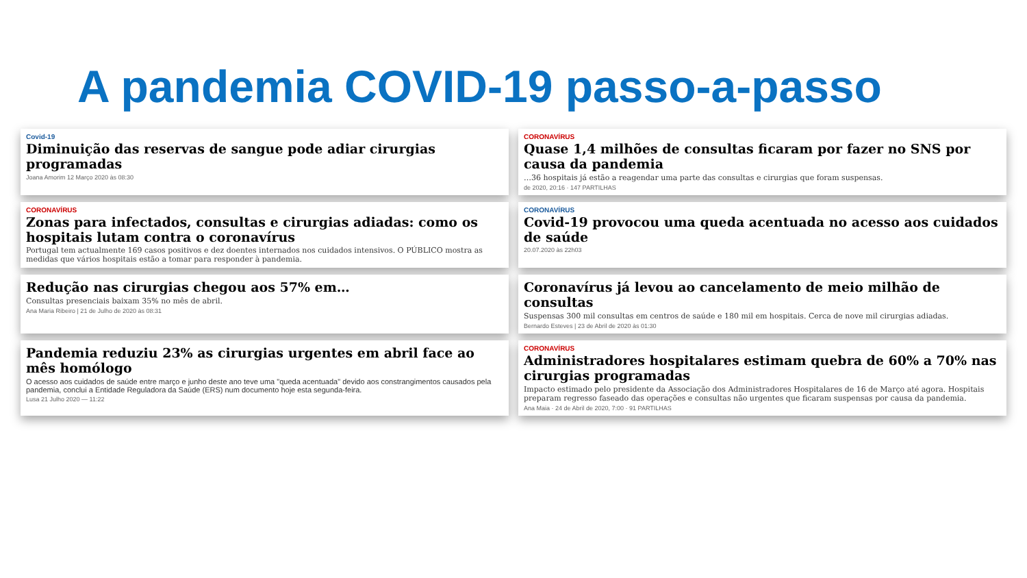A pandemia COVID-19 passo-a-passo
Covid-19
Diminuição das reservas de sangue pode adiar cirurgias programadas
Joana Amorim 12 Março 2020 às 08:30
CORONAVÍRUS
Quase 1,4 milhões de consultas ficaram por fazer no SNS por causa da pandemia
…36 hospitais já estão a reagendar uma parte das consultas e cirurgias que foram suspensas.
de 2020, 20:16 · 147 PARTILHAS
CORONAVÍRUS
Zonas para infectados, consultas e cirurgias adiadas: como os hospitais lutam contra o coronavírus
Portugal tem actualmente 169 casos positivos e dez doentes internados nos cuidados intensivos. O PÚBLICO mostra as medidas que vários hospitais estão a tomar para responder à pandemia.
CORONAVÍRUS
Covid-19 provocou uma queda acentuada no acesso aos cuidados de saúde
20.07.2020 às 22h03
Redução nas cirurgias chegou aos 57% em…
Consultas presenciais baixam 35% no mês de abril.
Ana Maria Ribeiro | 21 de Julho de 2020 às 08:31
Coronavírus já levou ao cancelamento de meio milhão de consultas
Suspensas 300 mil consultas em centros de saúde e 180 mil em hospitais. Cerca de nove mil cirurgias adiadas.
Bernardo Esteves | 23 de Abril de 2020 às 01:30
Pandemia reduziu 23% as cirurgias urgentes em abril face ao mês homólogo
O acesso aos cuidados de saúde entre março e junho deste ano teve uma "queda acentuada" devido aos constrangimentos causados pela pandemia, conclui a Entidade Reguladora da Saúde (ERS) num documento hoje esta segunda-feira.
Lusa 21 Julho 2020 — 11:22
CORONAVÍRUS
Administradores hospitalares estimam quebra de 60% a 70% nas cirurgias programadas
Impacto estimado pelo presidente da Associação dos Administradores Hospitalares de 16 de Março até agora. Hospitais preparam regresso faseado das operações e consultas não urgentes que ficaram suspensas por causa da pandemia.
Ana Maia · 24 de Abril de 2020, 7:00 · 91 PARTILHAS